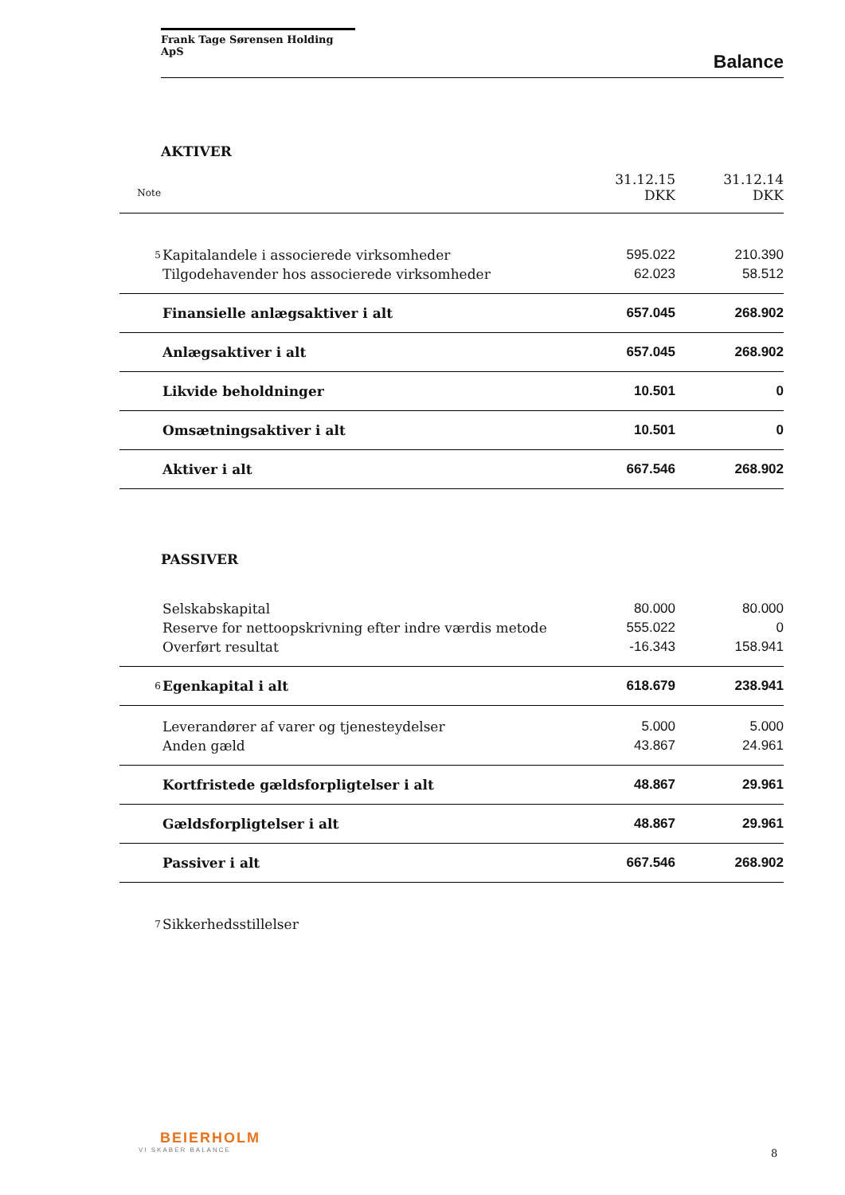Frank Tage Sørensen Holding ApS
Balance
AKTIVER
| | | 31.12.15 | 31.12.14 |
| Note | | DKK | DKK |
| 5 | Kapitalandele i associerede virksomheder | 595.022 | 210.390 |
| | Tilgodehavender hos associerede virksomheder | 62.023 | 58.512 |
| | Finansielle anlægsaktiver i alt | 657.045 | 268.902 |
| | Anlægsaktiver i alt | 657.045 | 268.902 |
| | Likvide beholdninger | 10.501 | 0 |
| | Omsætningsaktiver i alt | 10.501 | 0 |
| | Aktiver i alt | 667.546 | 268.902 |
PASSIVER
| | Selskabskapital | 80.000 | 80.000 |
| | Reserve for nettoopskrivning efter indre værdis metode | 555.022 | 0 |
| | Overført resultat | -16.343 | 158.941 |
| 6 | Egenkapital i alt | 618.679 | 238.941 |
| | Leverandører af varer og tjenesteydelser | 5.000 | 5.000 |
| | Anden gæld | 43.867 | 24.961 |
| | Kortfristede gældsforpligtelser i alt | 48.867 | 29.961 |
| | Gældsforpligtelser i alt | 48.867 | 29.961 |
| | Passiver i alt | 667.546 | 268.902 |
| 7 | Sikkerhedsstillelser | | |
BEIERHOLM
VI SKABER BALANCE
8